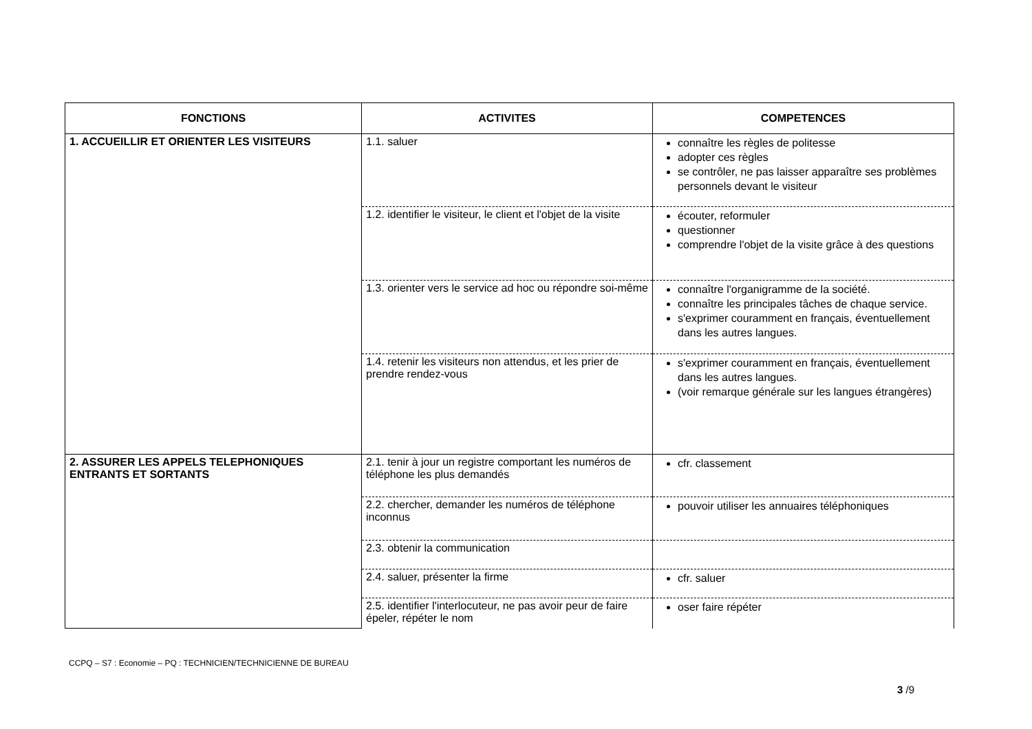| FONCTIONS | ACTIVITES | COMPETENCES |
| --- | --- | --- |
| 1. ACCUEILLIR ET ORIENTER LES VISITEURS | 1.1. saluer | connaître les règles de politesse adopter ces règles se contrôler, ne pas laisser apparaître ses problèmes personnels devant le visiteur |
| | 1.2. identifier le visiteur, le client et l'objet de la visite | écouter, reformuler questionner comprendre l'objet de la visite grâce à des questions |
| | 1.3. orienter vers le service ad hoc ou répondre soi-même | connaître l'organigramme de la société. connaître les principales tâches de chaque service. s'exprimer couramment en français, éventuellement dans les autres langues. |
| | 1.4. retenir les visiteurs non attendus, et les prier de prendre rendez-vous | s'exprimer couramment en français, éventuellement dans les autres langues. (voir remarque générale sur les langues étrangères) |
| 2. ASSURER LES APPELS TELEPHONIQUES ENTRANTS ET SORTANTS | 2.1. tenir à jour un registre comportant les numéros de téléphone les plus demandés | cfr. classement |
| | 2.2. chercher, demander les numéros de téléphone inconnus | pouvoir utiliser les annuaires téléphoniques |
| | 2.3. obtenir la communication | |
| | 2.4. saluer, présenter la firme | cfr. saluer |
| | 2.5. identifier l'interlocuteur, ne pas avoir peur de faire épeler, répéter le nom | oser faire répéter |
CCPQ – S7 : Economie – PQ : TECHNICIEN/TECHNICIENNE DE BUREAU
3 /9